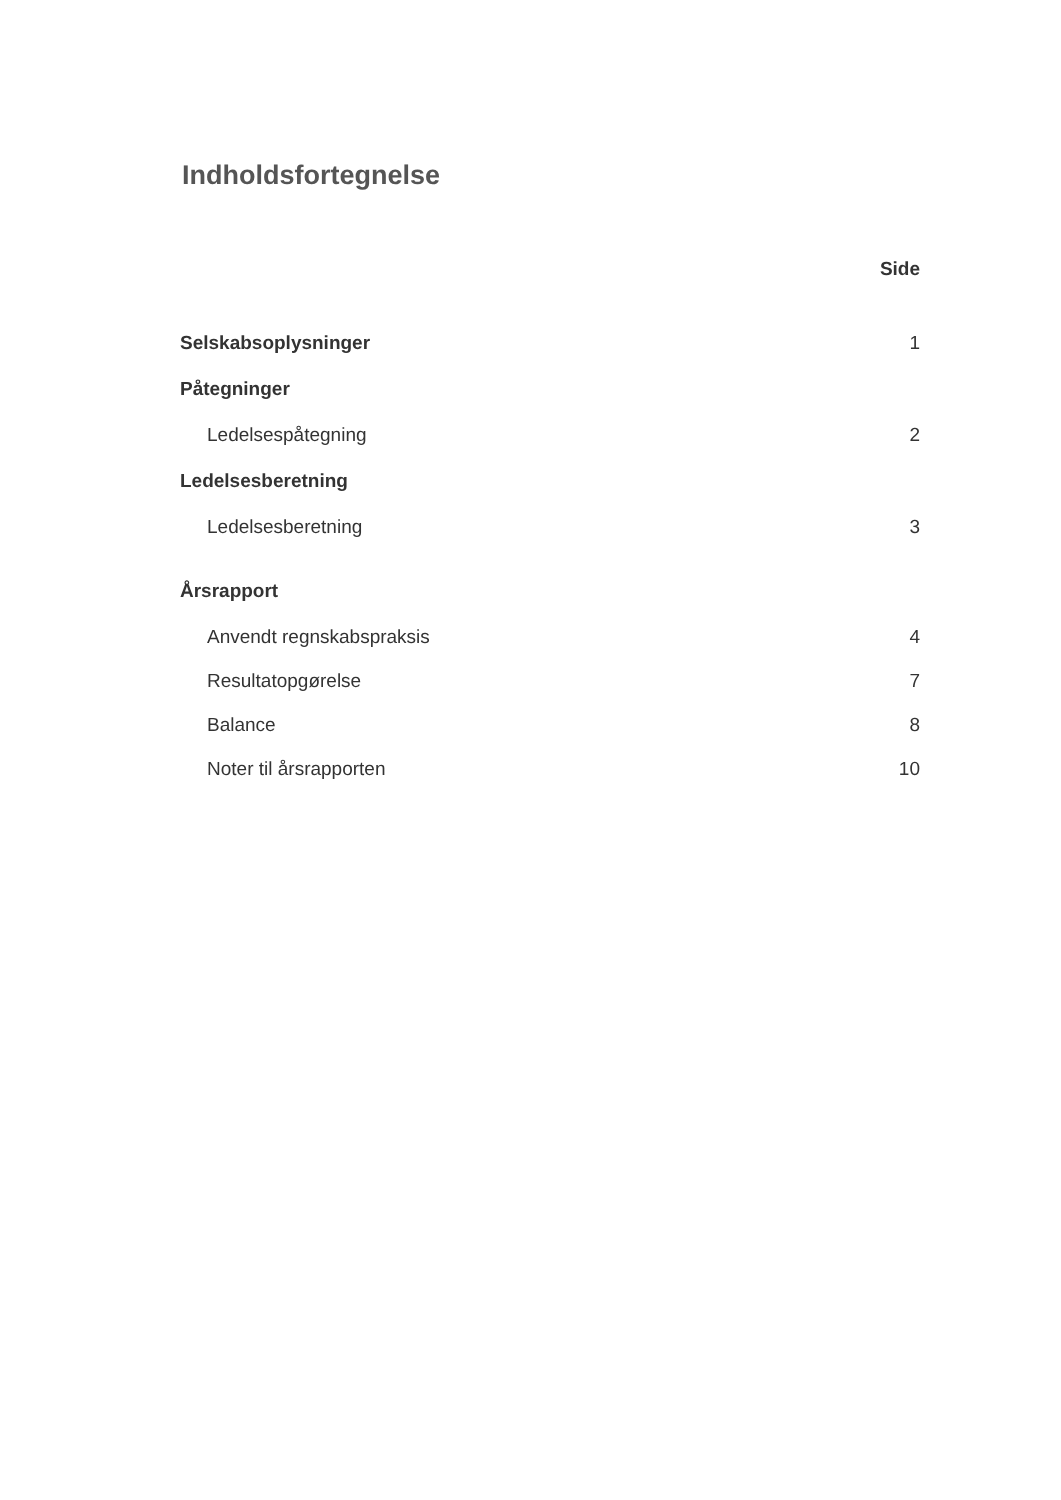Indholdsfortegnelse
Side
Selskabsoplysninger 1
Påtegninger
Ledelsespåtegning 2
Ledelsesberetning
Ledelsesberetning 3
Årsrapport
Anvendt regnskabspraksis 4
Resultatopgørelse 7
Balance 8
Noter til årsrapporten 10